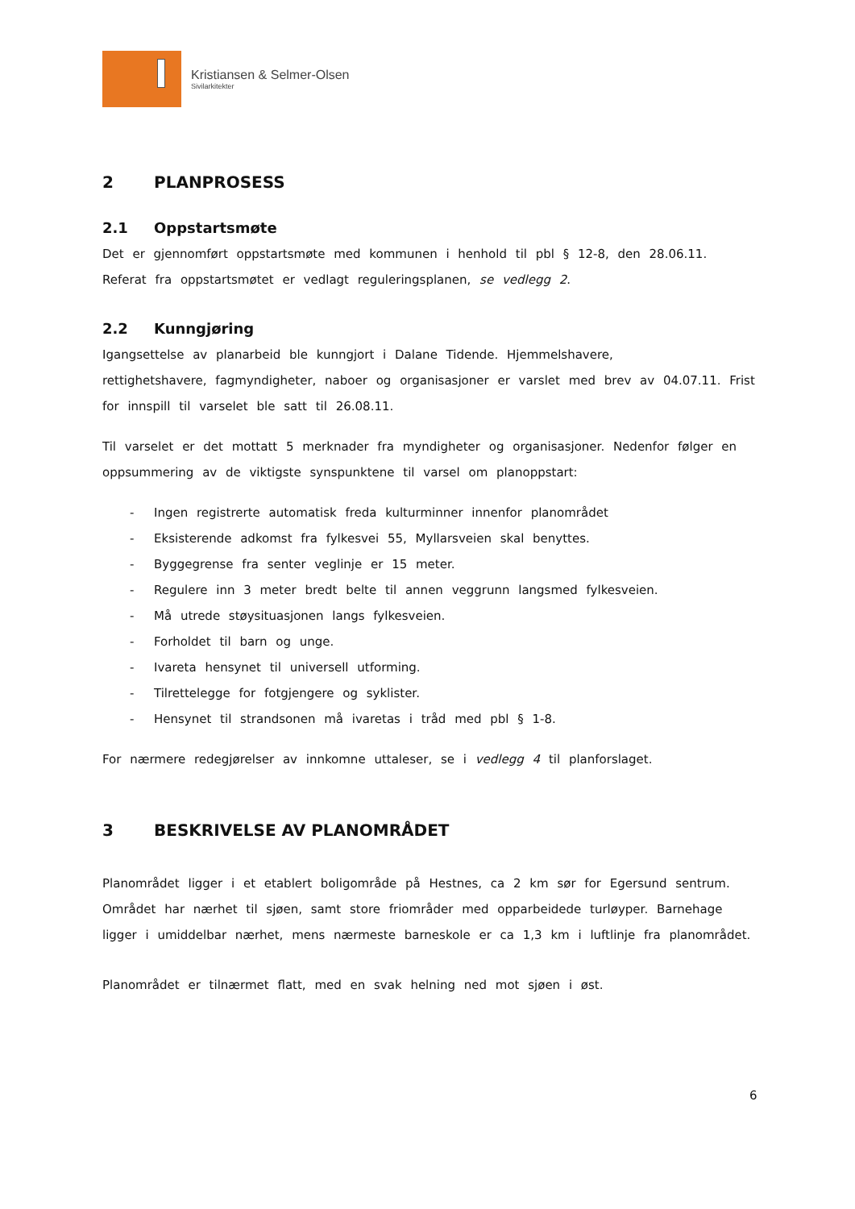Kristiansen & Selmer-Olsen
Sivilarkitekter
2 PLANPROSESS
2.1 Oppstartsmøte
Det er gjennomført oppstartsmøte med kommunen i henhold til pbl § 12-8, den 28.06.11. Referat fra oppstartsmøtet er vedlagt reguleringsplanen, se vedlegg 2.
2.2 Kunngjøring
Igangsettelse av planarbeid ble kunngjort i Dalane Tidende. Hjemmelshavere,
rettighetshavere, fagmyndigheter, naboer og organisasjoner er varslet med brev av 04.07.11. Frist for innspill til varselet ble satt til 26.08.11.
Til varselet er det mottatt 5 merknader fra myndigheter og organisasjoner. Nedenfor følger en oppsummering av de viktigste synspunktene til varsel om planoppstart:
- Ingen registrerte automatisk freda kulturminner innenfor planområdet
- Eksisterende adkomst fra fylkesvei 55, Myllarsveien skal benyttes.
- Byggegrense fra senter veglinje er 15 meter.
- Regulere inn 3 meter bredt belte til annen veggrunn langsmed fylkesveien.
- Må utrede støysituasjonen langs fylkesveien.
- Forholdet til barn og unge.
- Ivareta hensynet til universell utforming.
- Tilrettelegge for fotgjengere og syklister.
- Hensynet til strandsonen må ivaretas i tråd med pbl § 1-8.
For nærmere redegjørelser av innkomne uttaleser, se i vedlegg 4 til planforslaget.
3 BESKRIVELSE AV PLANOMRÅDET
Planområdet ligger i et etablert boligområde på Hestnes, ca 2 km sør for Egersund sentrum. Området har nærhet til sjøen, samt store friområder med opparbeidede turløyper. Barnehage ligger i umiddelbar nærhet, mens nærmeste barneskole er ca 1,3 km i luftlinje fra planområdet.
Planområdet er tilnærmet flatt, med en svak helning ned mot sjøen i øst.
6